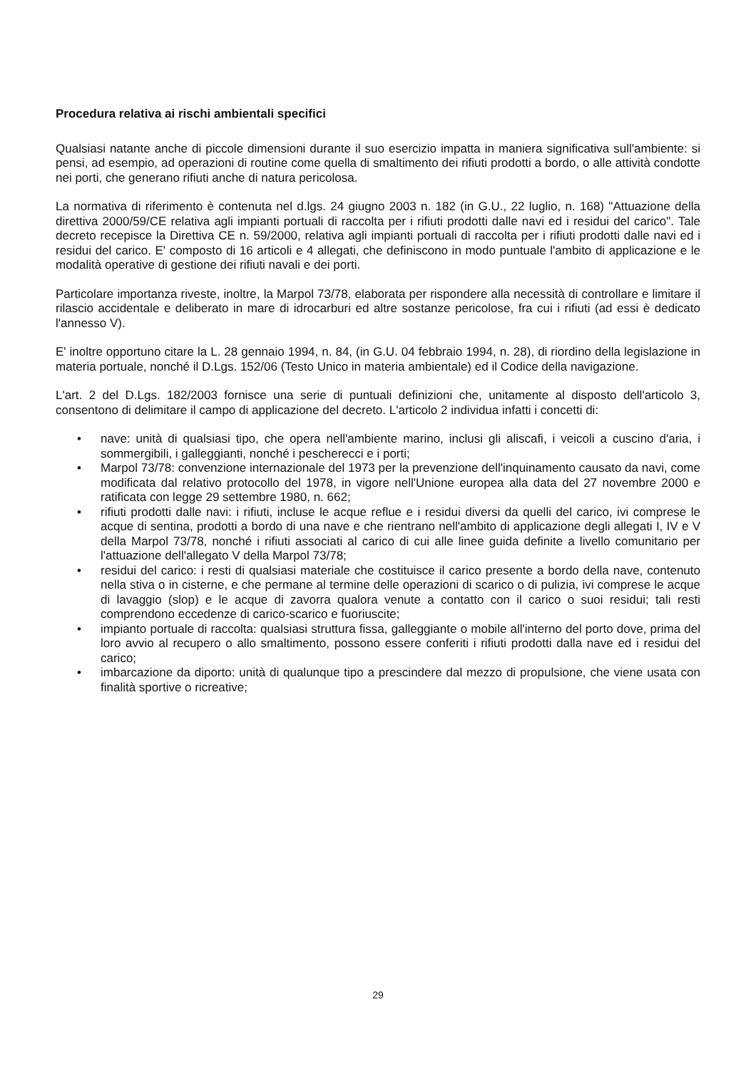Procedura relativa ai rischi ambientali specifici
Qualsiasi natante anche di piccole dimensioni durante il suo esercizio impatta in maniera significativa sull'ambiente: si pensi, ad esempio, ad operazioni di routine come quella di smaltimento dei rifiuti prodotti a bordo, o alle attività condotte nei porti, che generano rifiuti anche di natura pericolosa.
La normativa di riferimento è contenuta nel d.lgs. 24 giugno 2003 n. 182 (in G.U., 22 luglio, n. 168) "Attuazione della direttiva 2000/59/CE relativa agli impianti portuali di raccolta per i rifiuti prodotti dalle navi ed i residui del carico". Tale decreto recepisce la Direttiva CE n. 59/2000, relativa agli impianti portuali di raccolta per i rifiuti prodotti dalle navi ed i residui del carico. E' composto di 16 articoli e 4 allegati, che definiscono in modo puntuale l'ambito di applicazione e le modalità operative di gestione dei rifiuti navali e dei porti.
Particolare importanza riveste, inoltre, la Marpol 73/78, elaborata per rispondere alla necessità di controllare e limitare il rilascio accidentale e deliberato in mare di idrocarburi ed altre sostanze pericolose, fra cui i rifiuti (ad essi è dedicato l'annesso V).
E' inoltre opportuno citare la L. 28 gennaio 1994, n. 84, (in G.U. 04 febbraio 1994, n. 28), di riordino della legislazione in materia portuale, nonché il D.Lgs. 152/06 (Testo Unico in materia ambientale) ed il Codice della navigazione.
L'art. 2 del D.Lgs. 182/2003 fornisce una serie di puntuali definizioni che, unitamente al disposto dell'articolo 3, consentono di delimitare il campo di applicazione del decreto. L'articolo 2 individua infatti i concetti di:
• nave: unità di qualsiasi tipo, che opera nell'ambiente marino, inclusi gli aliscafi, i veicoli a cuscino d'aria, i sommergibili, i galleggianti, nonché i pescherecci e i porti;
• Marpol 73/78: convenzione internazionale del 1973 per la prevenzione dell'inquinamento causato da navi, come modificata dal relativo protocollo del 1978, in vigore nell'Unione europea alla data del 27 novembre 2000 e ratificata con legge 29 settembre 1980, n. 662;
• rifiuti prodotti dalle navi: i rifiuti, incluse le acque reflue e i residui diversi da quelli del carico, ivi comprese le acque di sentina, prodotti a bordo di una nave e che rientrano nell'ambito di applicazione degli allegati I, IV e V della Marpol 73/78, nonché i rifiuti associati al carico di cui alle linee guida definite a livello comunitario per l'attuazione dell'allegato V della Marpol 73/78;
• residui del carico: i resti di qualsiasi materiale che costituisce il carico presente a bordo della nave, contenuto nella stiva o in cisterne, e che permane al termine delle operazioni di scarico o di pulizia, ivi comprese le acque di lavaggio (slop) e le acque di zavorra qualora venute a contatto con il carico o suoi residui; tali resti comprendono eccedenze di carico-scarico e fuoriuscite;
• impianto portuale di raccolta: qualsiasi struttura fissa, galleggiante o mobile all'interno del porto dove, prima del loro avvio al recupero o allo smaltimento, possono essere conferiti i rifiuti prodotti dalla nave ed i residui del carico;
• imbarcazione da diporto: unità di qualunque tipo a prescindere dal mezzo di propulsione, che viene usata con finalità sportive o ricreative;
29